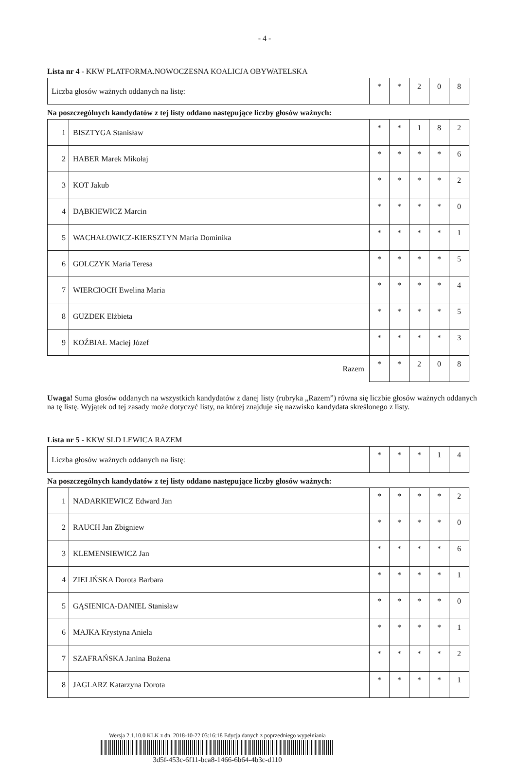- 4 -
Lista nr 4 - KKW PLATFORMA.NOWOCZESNA KOALICJA OBYWATELSKA
| Liczba głosów ważnych oddanych na listę: | * | * | 2 | 0 | 8 |
Na poszczególnych kandydatów z tej listy oddano następujące liczby głosów ważnych:
| 1 | BISZTYGA Stanisław | * | * | 1 | 8 | 2 |
| 2 | HABER Marek Mikołaj | * | * | * | * | 6 |
| 3 | KOT Jakub | * | * | * | * | 2 |
| 4 | DĄBKIEWICZ Marcin | * | * | * | * | 0 |
| 5 | WACHAŁOWICZ-KIERSZTYN Maria Dominika | * | * | * | * | 1 |
| 6 | GOLCZYK Maria Teresa | * | * | * | * | 5 |
| 7 | WIERCIOCH Ewelina Maria | * | * | * | * | 4 |
| 8 | GUZDEK Elżbieta | * | * | * | * | 5 |
| 9 | KOŹBIAŁ Maciej Józef | * | * | * | * | 3 |
| | Razem | * | * | 2 | 0 | 8 |
Uwaga! Suma głosów oddanych na wszystkich kandydatów z danej listy (rubryka „Razem”) równa się liczbie głosów ważnych oddanych na tę listę. Wyjątek od tej zasady może dotyczyć listy, na której znajduje się nazwisko kandydata skreślonego z listy.
Lista nr 5 - KKW SLD LEWICA RAZEM
| Liczba głosów ważnych oddanych na listę: | * | * | * | 1 | 4 |
Na poszczególnych kandydatów z tej listy oddano następujące liczby głosów ważnych:
| 1 | NADARKIEWICZ Edward Jan | * | * | * | * | 2 |
| 2 | RAUCH Jan Zbigniew | * | * | * | * | 0 |
| 3 | KLEMENSIEWICZ Jan | * | * | * | * | 6 |
| 4 | ZIELIŃSKA Dorota Barbara | * | * | * | * | 1 |
| 5 | GĄSIENICA-DANIEL Stanisław | * | * | * | * | 0 |
| 6 | MAJKA Krystyna Aniela | * | * | * | * | 1 |
| 7 | SZAFRAŃSKA Janina Bożena | * | * | * | * | 2 |
| 8 | JAGLARZ Katarzyna Dorota | * | * | * | * | 1 |
Wersja 2.1.10.0 KLK z dn. 2018-10-22 03:16:18 Edycja danych z poprzedniego wypełniania
3d5f-453c-6f11-bca8-1466-6b64-4b3c-d110